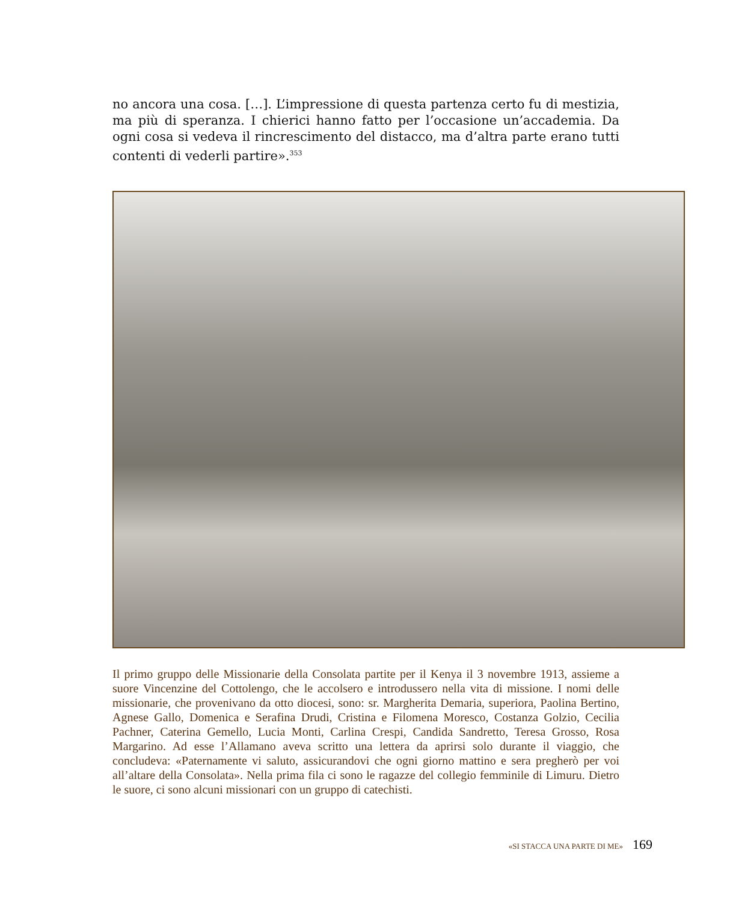no ancora una cosa. […]. L’impressione di questa partenza certo fu di mestizia, ma più di speranza. I chierici hanno fatto per l’occasione un’accademia. Da ogni cosa si vedeva il rincrescimento del distacco, ma d’altra parte erano tutti contenti di vederli partire».<sup>353</sup>
Il primo gruppo delle Missionarie della Consolata partite per il Kenya il 3 novembre 1913, assieme a suore Vincenzine del Cottolengo, che le accolsero e introdussero nella vita di missione. I nomi delle missionarie, che provenivano da otto diocesi, sono: sr. Margherita Demaria, superiora, Paolina Bertino, Agnese Gallo, Domenica e Serafina Drudi, Cristina e Filomena Moresco, Costanza Golzio, Cecilia Pachner, Caterina Gemello, Lucia Monti, Carlina Crespi, Candida Sandretto, Teresa Grosso, Rosa Margarino. Ad esse l’Allamano aveva scritto una lettera da aprirsi solo durante il viaggio, che concludeva: «Paternamente vi saluto, assicurandovi che ogni giorno mattino e sera pregherò per voi all’altare della Consolata». Nella prima fila ci sono le ragazze del collegio femminile di Limuru. Dietro le suore, ci sono alcuni missionari con un gruppo di catechisti.
«SI STACCA UNA PARTE DI ME» 169